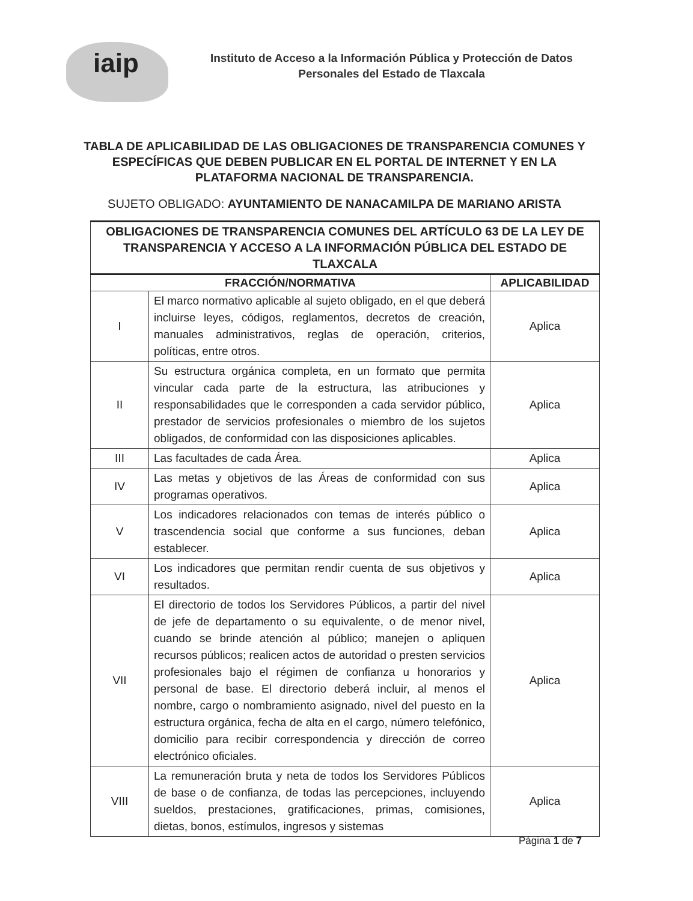iaip
Instituto de Acceso a la Información Pública y Protección de Datos
Personales del Estado de Tlaxcala
TABLA DE APLICABILIDAD DE LAS OBLIGACIONES DE TRANSPARENCIA COMUNES Y ESPECÍFICAS QUE DEBEN PUBLICAR EN EL PORTAL DE INTERNET Y EN LA PLATAFORMA NACIONAL DE TRANSPARENCIA.
SUJETO OBLIGADO: AYUNTAMIENTO DE NANACAMILPA DE MARIANO ARISTA
| OBLIGACIONES DE TRANSPARENCIA COMUNES DEL ARTÍCULO 63 DE LA LEY DE TRANSPARENCIA Y ACCESO A LA INFORMACIÓN PÚBLICA DEL ESTADO DE TLAXCALA | | |
| --- | --- | --- |
| FRACCIÓN/NORMATIVA | | APLICABILIDAD |
| I | El marco normativo aplicable al sujeto obligado, en el que deberá incluirse leyes, códigos, reglamentos, decretos de creación, manuales administrativos, reglas de operación, criterios, políticas, entre otros. | Aplica |
| II | Su estructura orgánica completa, en un formato que permita vincular cada parte de la estructura, las atribuciones y responsabilidades que le corresponden a cada servidor público, prestador de servicios profesionales o miembro de los sujetos obligados, de conformidad con las disposiciones aplicables. | Aplica |
| III | Las facultades de cada Área. | Aplica |
| IV | Las metas y objetivos de las Áreas de conformidad con sus programas operativos. | Aplica |
| V | Los indicadores relacionados con temas de interés público o trascendencia social que conforme a sus funciones, deban establecer. | Aplica |
| VI | Los indicadores que permitan rendir cuenta de sus objetivos y resultados. | Aplica |
| VII | El directorio de todos los Servidores Públicos, a partir del nivel de jefe de departamento o su equivalente, o de menor nivel, cuando se brinde atención al público; manejen o apliquen recursos públicos; realicen actos de autoridad o presten servicios profesionales bajo el régimen de confianza u honorarios y personal de base. El directorio deberá incluir, al menos el nombre, cargo o nombramiento asignado, nivel del puesto en la estructura orgánica, fecha de alta en el cargo, número telefónico, domicilio para recibir correspondencia y dirección de correo electrónico oficiales. | Aplica |
| VIII | La remuneración bruta y neta de todos los Servidores Públicos de base o de confianza, de todas las percepciones, incluyendo sueldos, prestaciones, gratificaciones, primas, comisiones, dietas, bonos, estímulos, ingresos y sistemas | Aplica |
Página 1 de 7